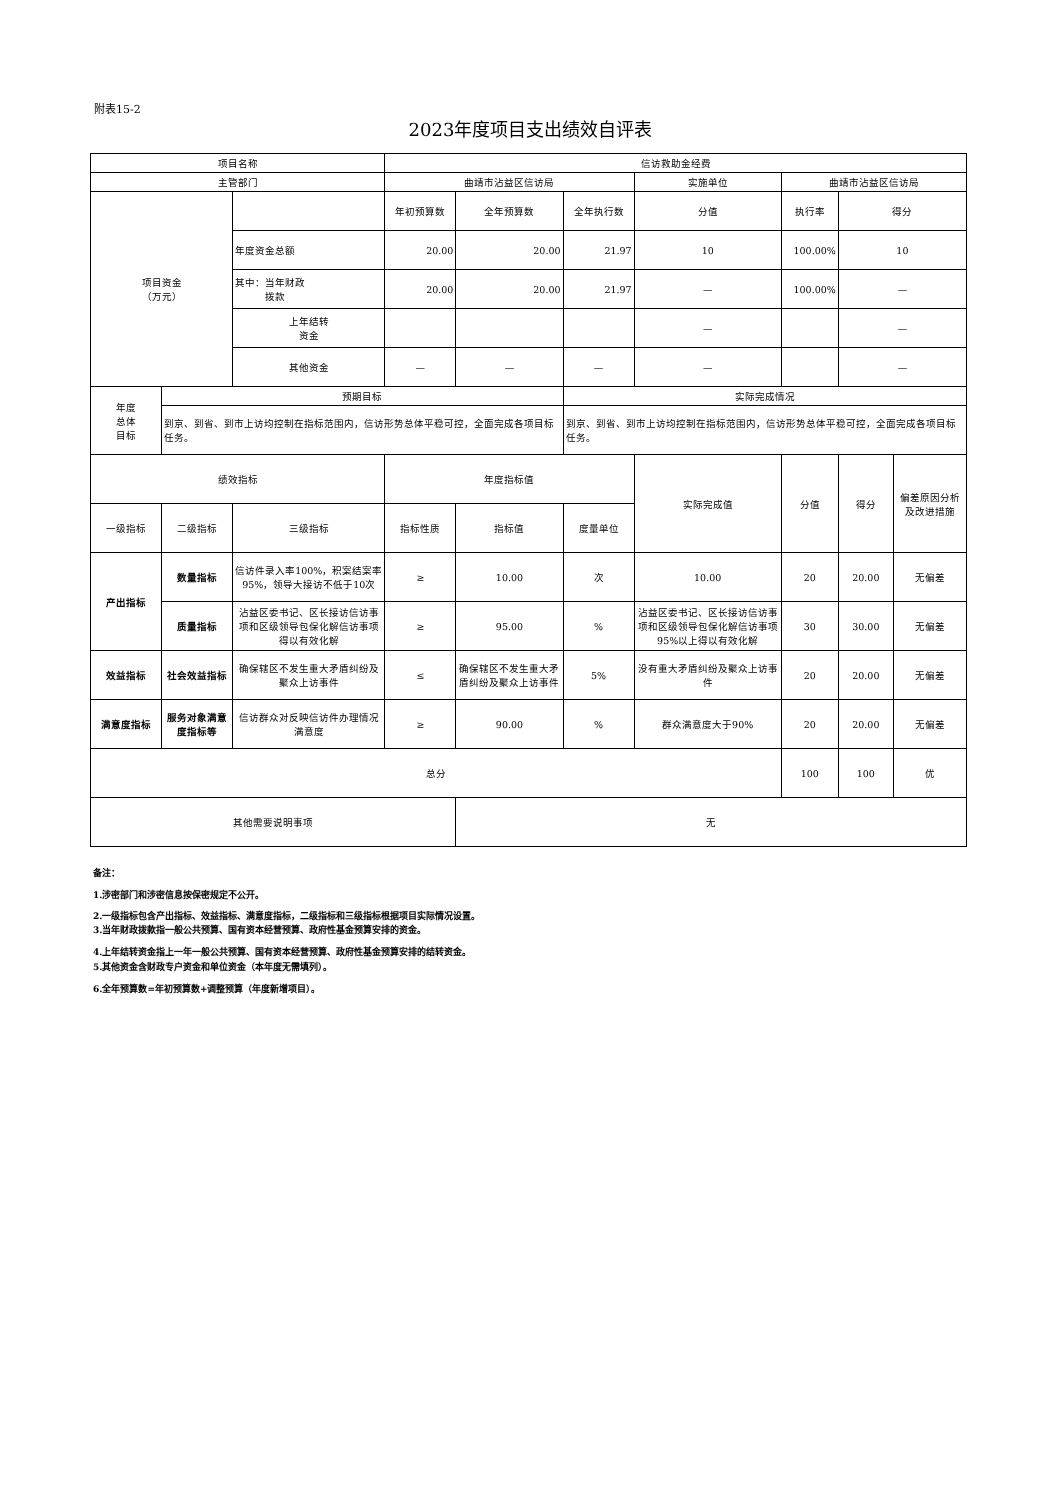附表15-2
2023年度项目支出绩效自评表
| 项目名称 | | | 信访救助金经费 | | | | | | |
| 主管部门 | | | 曲靖市沾益区信访局 | | | 实施单位 | 曲靖市沾益区信访局 | | |
| 项目资金 （万元） | | | 年初预算数 | 全年预算数 | 全年执行数 | 分值 | 执行率 | 得分 | |
| | | 年度资金总额 | 20.00 | 20.00 | 21.97 | 10 | 100.00% | 10 | |
| | | 其中：当年财政 拨款 | 20.00 | 20.00 | 21.97 | — | 100.00% | — | |
| | | 上年结转 资金 | | | | — | | — | |
| | | 其他资金 | — | — | — | — | | — | |
| 年度 总体 目标 | 预期目标 | | | | 实际完成情况 | | | | |
| | 到京、到省、到市上访均控制在指标范围内，信访形势总体平稳可控，全面完成各项目标任务。 | | | | 到京、到省、到市上访均控制在指标范围内，信访形势总体平稳可控，全面完成各项目标任务。 | | | | |
| 绩效指标 | | | 年度指标值 | | | 实际完成值 | 分值 | 得分 | 偏差原因分析及改进措施 |
| 一级指标 | 二级指标 | 三级指标 | 指标性质 | 指标值 | 度量单位 | | | | |
| 产出指标 | 数量指标 | 信访件录入率100%，积案结案率95%，领导大接访不低于10次 | ≥ | 10.00 | 次 | 10.00 | 20 | 20.00 | 无偏差 |
| | 质量指标 | 沾益区委书记、区长接访信访事项和区级领导包保化解信访事项得以有效化解 | ≥ | 95.00 | % | 沾益区委书记、区长接访信访事项和区级领导包保化解信访事项95%以上得以有效化解 | 30 | 30.00 | 无偏差 |
| 效益指标 | 社会效益指标 | 确保辖区不发生重大矛盾纠纷及聚众上访事件 | ≤ | 确保辖区不发生重大矛盾纠纷及聚众上访事件 | 5% | 没有重大矛盾纠纷及聚众上访事件 | 20 | 20.00 | 无偏差 |
| 满意度指标 | 服务对象满意度指标等 | 信访群众对反映信访件办理情况满意度 | ≥ | 90.00 | % | 群众满意度大于90% | 20 | 20.00 | 无偏差 |
| 总分 | | | | | | | 100 | 100 | 优 |
| 其他需要说明事项 | | | | 无 | | | | | |
备注：
1.涉密部门和涉密信息按保密规定不公开。
2.一级指标包含产出指标、效益指标、满意度指标，二级指标和三级指标根据项目实际情况设置。
3.当年财政拨款指一般公共预算、国有资本经营预算、政府性基金预算安排的资金。
4.上年结转资金指上一年一般公共预算、国有资本经营预算、政府性基金预算安排的结转资金。
5.其他资金含财政专户资金和单位资金（本年度无需填列）。
6.全年预算数=年初预算数+调整预算（年度新增项目）。